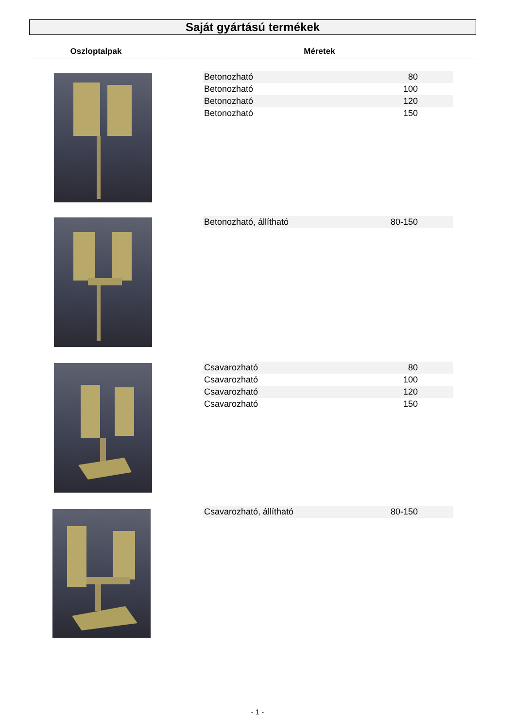Saját gyártású termékek
Oszloptalpak Méretek
| Betonozható | 80 |
| Betonozható | 100 |
| Betonozható | 120 |
| Betonozható | 150 |
| Betonozható, állítható | 80-150 |
| Csavarozható | 80 |
| Csavarozható | 100 |
| Csavarozható | 120 |
| Csavarozható | 150 |
| Csavarozható, állítható | 80-150 |
- 1 -